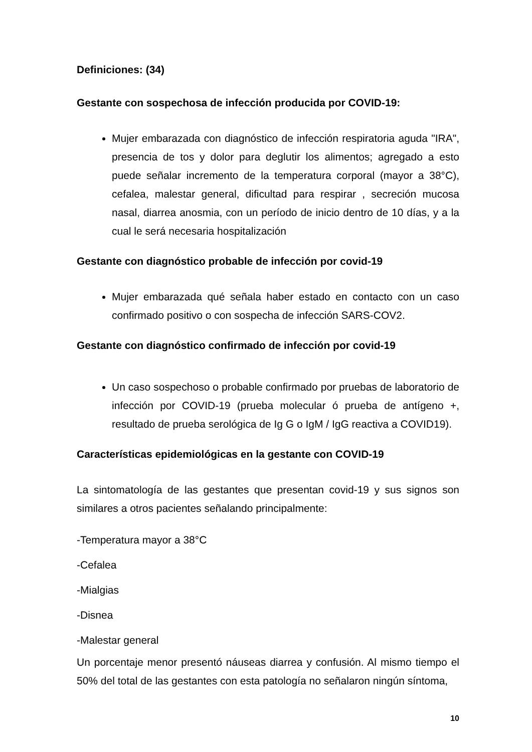Definiciones: (34)
Gestante con sospechosa de infección producida por COVID-19:
Mujer embarazada con diagnóstico de infección respiratoria aguda "IRA", presencia de tos y dolor para deglutir los alimentos; agregado a esto puede señalar incremento de la temperatura corporal (mayor a 38°C), cefalea, malestar general, dificultad para respirar , secreción mucosa nasal, diarrea anosmia, con un período de inicio dentro de 10 días, y a la cual le será necesaria hospitalización
Gestante con diagnóstico probable de infección por covid-19
Mujer embarazada qué señala haber estado en contacto con un caso confirmado positivo o con sospecha de infección SARS-COV2.
Gestante con diagnóstico confirmado de infección por covid-19
Un caso sospechoso o probable confirmado por pruebas de laboratorio de infección por COVID-19 (prueba molecular ó prueba de antígeno +, resultado de prueba serológica de Ig G o IgM / IgG reactiva a COVID19).
Características epidemiológicas en la gestante con COVID-19
La sintomatología de las gestantes que presentan covid-19 y sus signos son similares a otros pacientes señalando principalmente:
-Temperatura mayor a 38°C
-Cefalea
-Mialgias
-Disnea
-Malestar general
Un porcentaje menor presentó náuseas diarrea y confusión. Al mismo tiempo el 50% del total de las gestantes con esta patología no señalaron ningún síntoma,
10